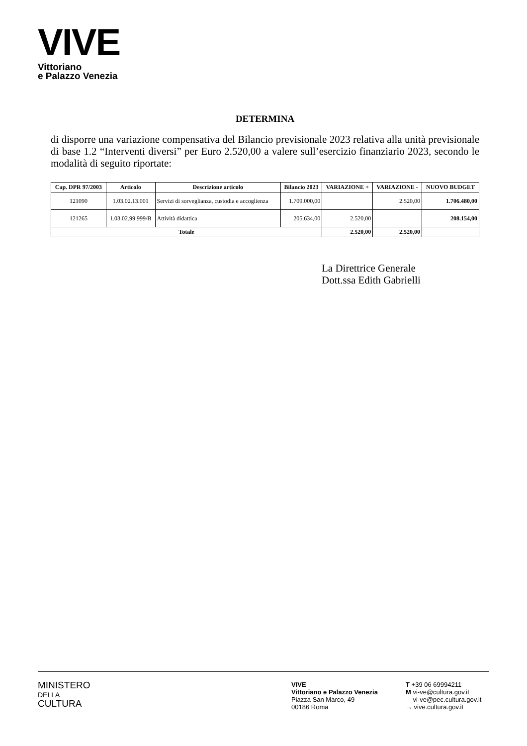VIVE
Vittoriano
e Palazzo Venezia
DETERMINA
di disporre una variazione compensativa del Bilancio previsionale 2023 relativa alla unità previsionale di base 1.2 “Interventi diversi” per Euro 2.520,00 a valere sull’esercizio finanziario 2023, secondo le modalità di seguito riportate:
| Cap. DPR 97/2003 | Articolo | Descrizione articolo | Bilancio 2023 | VARIAZIONE + | VARIAZIONE - | NUOVO BUDGET |
| --- | --- | --- | --- | --- | --- | --- |
| 121090 | 1.03.02.13.001 | Servizi di sorveglianza, custodia e accoglienza | 1.709.000,00 | | 2.520,00 | 1.706.480,00 |
| 121265 | 1.03.02.99.999/B | Attività didattica | 205.634,00 | 2.520,00 | | 208.154,00 |
| Totale | | | | 2.520,00 | 2.520,00 | |
La Direttrice Generale
Dott.ssa Edith Gabrielli
MINISTERO
DELLA
CULTURA
VIVE
Vittoriano e Palazzo Venezia
Piazza San Marco, 49
00186 Roma
T +39 06 69994211
M vi-ve@cultura.gov.it
vi-ve@pec.cultura.gov.it
→ vive.cultura.gov.it